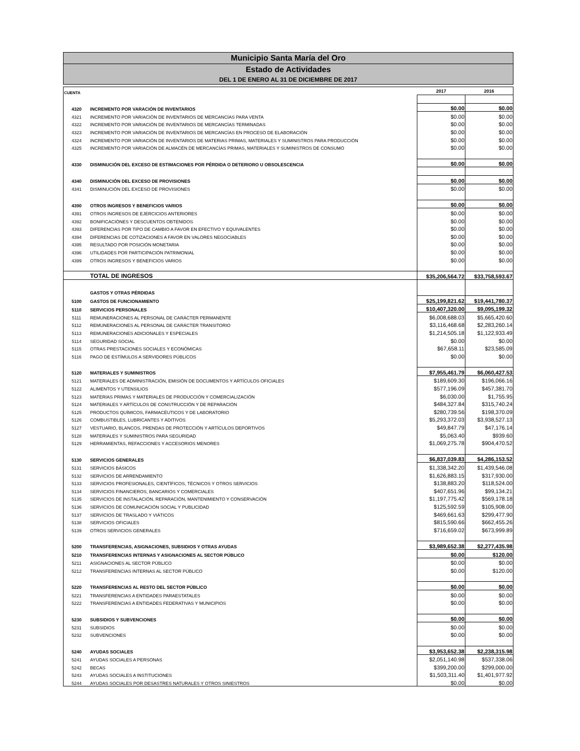Municipio Santa María del Oro
Estado de Actividades
DEL 1 DE ENERO AL 31 DE DICIEMBRE DE 2017
| CUENTA | | 2017 | 2016 |
| 4320 | INCREMENTO POR VARACIÓN DE INVENTARIOS | $0.00 | $0.00 |
| 4321 | INCREMENTO POR VARIACIÓN DE INVENTARIOS DE MERCANCÍAS PARA VENTA | $0.00 | $0.00 |
| 4322 | INCREMENTO POR VARIACIÓN DE INVENTARIOS DE MERCANCÍAS TERMINADAS | $0.00 | $0.00 |
| 4323 | INCREMENTO POR VARIACIÓN DE INVENTARIOS DE MERCANCÍAS EN PROCESO DE ELABORACIÓN | $0.00 | $0.00 |
| 4324 | INCREMENTO POR VARIACIÓN DE INVENTARIOS DE MATERIAS PRIMAS, MATERIALES Y SUMINISTROS PARA PRODUCCIÓN | $0.00 | $0.00 |
| 4325 | INCREMENTO POR VARIACIÓN DE ALMACÉN DE MERCANCÍAS PRIMAS, MATERIALES Y SUMINISTROS DE CONSUMO | $0.00 | $0.00 |
| 4330 | DISMINUCIÓN DEL EXCESO DE ESTIMACIONES POR PÉRDIDA O DETERIORO U OBSOLESCENCIA | $0.00 | $0.00 |
| 4340 | DISMINUCIÓN DEL EXCESO DE PROVISIONES | $0.00 | $0.00 |
| 4341 | DISMINUCIÓN DEL EXCESO DE PROVISIONES | $0.00 | $0.00 |
| 4390 | OTROS INGRESOS Y BENEFICIOS VARIOS | $0.00 | $0.00 |
| 4391 | OTROS INGRESOS DE EJERCICIOS ANTERIORES | $0.00 | $0.00 |
| 4392 | BONIFICACIÓNES Y DESCUENTOS OBTENIDOS | $0.00 | $0.00 |
| 4393 | DIFERENCIAS POR TIPO DE CAMBIO A FAVOR EN EFECTIVO Y EQUIVALENTES | $0.00 | $0.00 |
| 4394 | DIFERENCIAS DE COTIZACIONES A FAVOR EN VALORES NEGOCIABLES | $0.00 | $0.00 |
| 4395 | RESULTADO POR POSICIÓN MONETARIA | $0.00 | $0.00 |
| 4396 | UTILIDADES POR PARTICIPACIÓN PATRIMONIAL | $0.00 | $0.00 |
| 4399 | OTROS INGRESOS Y BENEFICIOS VARIOS | $0.00 | $0.00 |
| | TOTAL DE INGRESOS | $35,206,564.72 | $33,758,593.67 |
| | GASTOS Y OTRAS PÉRDIDAS | | |
| 5100 | GASTOS DE FUNCIONAMIENTO | $25,199,821.62 | $19,441,780.37 |
| 5110 | SERVICIOS PERSONALES | $10,407,320.00 | $9,095,199.32 |
| 5111 | REMUNERACIONES AL PERSONAL DE CARÁCTER PERMANENTE | $6,008,688.03 | $5,665,420.60 |
| 5112 | REMUNERACIONES AL PERSONAL DE CARÁCTER TRANSITORIO | $3,116,468.68 | $2,283,260.14 |
| 5113 | REMUNERACIONES ADICIONALES Y ESPECIALES | $1,214,505.18 | $1,122,933.49 |
| 5114 | SEGURIDAD SOCIAL | $0.00 | $0.00 |
| 5115 | OTRAS PRESTACIONES SOCIALES Y ECONÓMICAS | $67,658.11 | $23,585.09 |
| 5116 | PAGO DE ESTÍMULOS A SERVIDORES PÚBLICOS | $0.00 | $0.00 |
| 5120 | MATERIALES Y SUMINISTROS | $7,955,461.79 | $6,060,427.53 |
| 5121 | MATERIALES DE ADMINISTRACIÓN, EMISIÓN DE DOCUMENTOS Y ARTÍCULOS OFICIALES | $189,609.30 | $196,066.16 |
| 5122 | ALIMENTOS Y UTENSILIOS | $577,196.09 | $457,381.70 |
| 5123 | MATERIAS PRIMAS Y MATERIALES DE PRODUCCIÓN Y COMERCIALIZACIÓN | $6,030.00 | $1,755.95 |
| 5124 | MATERIALES Y ARTÍCULOS DE CONSTRUCCIÓN Y DE REPARACIÓN | $484,327.84 | $315,740.24 |
| 5125 | PRODUCTOS QUÍMICOS, FARMACÉUTICOS Y DE LABORATORIO | $280,739.56 | $198,370.09 |
| 5126 | COMBUSTIBLES, LUBRICANTES Y ADITIVOS | $5,293,372.03 | $3,938,527.13 |
| 5127 | VESTUARIO, BLANCOS, PRENDAS DE PROTECCIÓN Y ARTÍCULOS DEPORTIVOS | $49,847.79 | $47,176.14 |
| 5128 | MATERIALES Y SUMINISTROS PARA SEGURIDAD | $5,063.40 | $939.60 |
| 5129 | HERRAMIENTAS, REFACCIONES Y ACCESORIOS MENORES | $1,069,275.78 | $904,470.52 |
| 5130 | SERVICIOS GENERALES | $6,837,039.83 | $4,286,153.52 |
| 5131 | SERVICIOS BÁSICOS | $1,338,342.20 | $1,439,546.08 |
| 5132 | SERVICIOS DE ARRENDAMIENTO | $1,626,883.15 | $317,930.00 |
| 5133 | SERVICIOS PROFESIONALES, CIENTÍFICOS, TÉCNICOS Y OTROS SERVICIOS | $138,883.20 | $118,524.00 |
| 5134 | SERVICIOS FINANCIEROS, BANCARIOS Y COMERCIALES | $407,651.96 | $99,134.21 |
| 5135 | SERVICIOS DE INSTALACIÓN, REPARACIÓN, MANTENIMIENTO Y CONSERVACIÓN | $1,197,775.42 | $569,178.18 |
| 5136 | SERVICIOS DE COMUNICACIÓN SOCIAL Y PUBLICIDAD | $125,592.59 | $105,908.00 |
| 5137 | SERVICIOS DE TRASLADO Y VIÁTICOS | $469,661.63 | $299,477.90 |
| 5138 | SERVICIOS OFICIALES | $815,590.66 | $662,455.26 |
| 5139 | OTROS SERVICIOS GENERALES | $716,659.02 | $673,999.89 |
| 5200 | TRANSFERENCIAS, ASIGNACIONES, SUBSIDIOS Y OTRAS AYUDAS | $3,989,652.38 | $2,277,435.98 |
| 5210 | TRANSFERENCIAS INTERNAS Y ASIGNACIONES AL SECTOR PÚBLICO | $0.00 | $120.00 |
| 5211 | ASIGNACIONES AL SECTOR PÚBLICO | $0.00 | $0.00 |
| 5212 | TRANSFERENCIAS INTERNAS AL SECTOR PÚBLICO | $0.00 | $120.00 |
| 5220 | TRANSFERENCIAS AL RESTO DEL SECTOR PÚBLICO | $0.00 | $0.00 |
| 5221 | TRANSFERENCIAS A ENTIDADES PARAESTATALES | $0.00 | $0.00 |
| 5222 | TRANSFERENCIAS A ENTIDADES FEDERATIVAS Y MUNICIPIOS | $0.00 | $0.00 |
| 5230 | SUBSIDIOS Y SUBVENCIONES | $0.00 | $0.00 |
| 5231 | SUBSIDIOS | $0.00 | $0.00 |
| 5232 | SUBVENCIONES | $0.00 | $0.00 |
| 5240 | AYUDAS SOCIALES | $3,953,652.38 | $2,238,315.98 |
| 5241 | AYUDAS SOCIALES A PERSONAS | $2,051,140.98 | $537,338.06 |
| 5242 | BECAS | $399,200.00 | $299,000.00 |
| 5243 | AYUDAS SOCIALES A INSTITUCIONES | $1,503,311.40 | $1,401,977.92 |
| 5244 | AYUDAS SOCIALES POR DESASTRES NATURALES Y OTROS SINIESTROS | $0.00 | $0.00 |